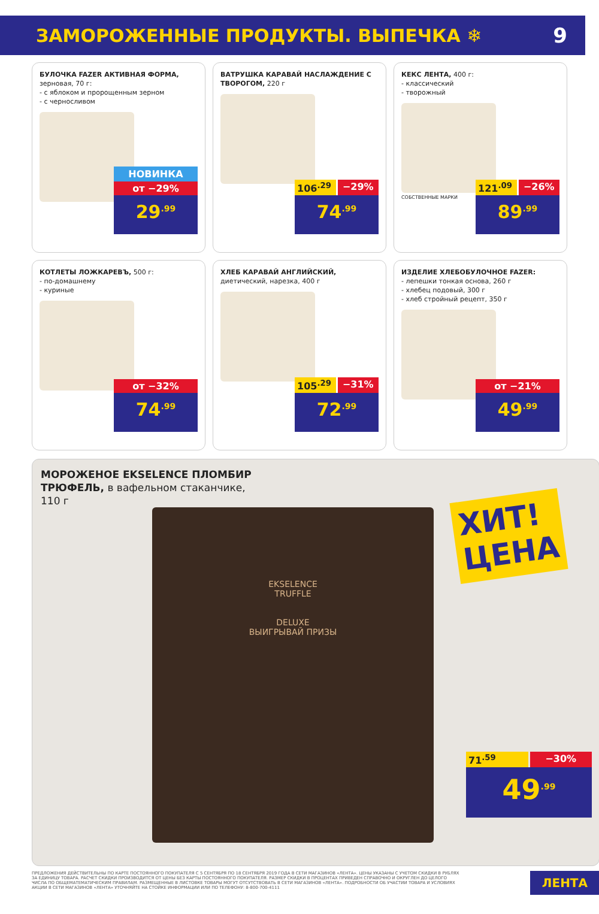ЗАМОРОЖЕННЫЕ ПРОДУКТЫ. ВЫПЕЧКА ❄
9
БУЛОЧКА FAZER АКТИВНАЯ ФОРМА,
зерновая, 70 г:
- с яблоком и пророщенным зерном
- с черносливом
НОВИНКА
от −29%
29<sup>.99</sup>
ВАТРУШКА КАРАВАЙ НАСЛАЖДЕНИЕ С ТВОРОГОМ, 220 г
106<sup>.29</sup> −29%
74<sup>.99</sup>
КЕКС ЛЕНТА, 400 г:
- классический
- творожный
СОБСТВЕННЫЕ МАРКИ
121<sup>.09</sup> −26%
89<sup>.99</sup>
КОТЛЕТЫ ЛОЖКАРЕВЪ, 500 г:
- по-домашнему
- куриные
от −32%
74<sup>.99</sup>
ХЛЕБ КАРАВАЙ АНГЛИЙСКИЙ,
диетический, нарезка, 400 г
105<sup>.29</sup> −31%
72<sup>.99</sup>
ИЗДЕЛИЕ ХЛЕБОБУЛОЧНОЕ FAZER:
- лепешки тонкая основа, 260 г
- хлебец подовый, 300 г
- хлеб стройный рецепт, 350 г
от −21%
49<sup>.99</sup>
МОРОЖЕНОЕ EKSELENCE ПЛОМБИР
ТРЮФЕЛЬ, в вафельном стаканчике,
110 г
EKSELENCE
TRUFFLE
DELUXE
ВЫИГРЫВАЙ ПРИЗЫ
ХИТ!
ЦЕНА
71<sup>.59</sup> −30%
49<sup>.99</sup>
ПРЕДЛОЖЕНИЯ ДЕЙСТВИТЕЛЬНЫ ПО КАРТЕ ПОСТОЯННОГО ПОКУПАТЕЛЯ С 5 СЕНТЯБРЯ ПО 18 СЕНТЯБРЯ 2019 ГОДА В СЕТИ МАГАЗИНОВ «ЛЕНТА». ЦЕНЫ УКАЗАНЫ С УЧЕТОМ СКИДКИ В РУБЛЯХ ЗА ЕДИНИЦУ ТОВАРА. РАСЧЕТ СКИДКИ ПРОИЗВОДИТСЯ ОТ ЦЕНЫ БЕЗ КАРТЫ ПОСТОЯННОГО ПОКУПАТЕЛЯ. РАЗМЕР СКИДКИ В ПРОЦЕНТАХ ПРИВЕДЕН СПРАВОЧНО И ОКРУГЛЕН ДО ЦЕЛОГО ЧИСЛА ПО ОБЩЕМАТЕМАТИЧЕСКИМ ПРАВИЛАМ. РАЗМЕЩЕННЫЕ В ЛИСТОВКЕ ТОВАРЫ МОГУТ ОТСУТСТВОВАТЬ В СЕТИ МАГАЗИНОВ «ЛЕНТА». ПОДРОБНОСТИ ОБ УЧАСТИИ ТОВАРА И УСЛОВИЯХ АКЦИИ В СЕТИ МАГАЗИНОВ «ЛЕНТА» УТОЧНЯЙТЕ НА СТОЙКЕ ИНФОРМАЦИИ ИЛИ ПО ТЕЛЕФОНУ: 8-800-700-4111
ЛЕНТА